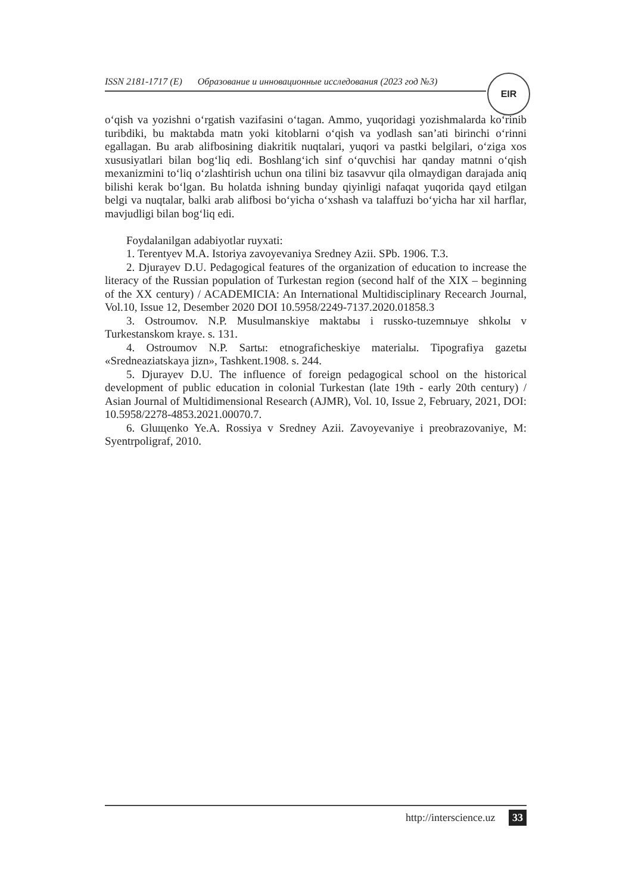ISSN 2181-1717 (E) Образование и инновационные исследования (2023 год №3)
EIR
oʻqish va yozishni oʻrgatish vazifasini oʻtagan. Ammo, yuqoridagi yozishmalarda koʻrinib turibdiki, bu maktabda matn yoki kitoblarni oʻqish va yodlash san’ati birinchi oʻrinni egallagan. Bu arab alifbosining diakritik nuqtalari, yuqori va pastki belgilari, oʻziga xos xususiyatlari bilan bogʻliq edi. Boshlangʻich sinf oʻquvchisi har qanday matnni oʻqish mexanizmini toʻliq oʻzlashtirish uchun ona tilini biz tasavvur qila olmaydigan darajada aniq bilishi kerak boʻlgan. Bu holatda ishning bunday qiyinligi nafaqat yuqorida qayd etilgan belgi va nuqtalar, balki arab alifbosi boʻyicha oʻxshash va talaffuzi boʻyicha har xil harflar, mavjudligi bilan bogʻliq edi.
Foydalanilgan adabiyotlar ruyxati:
1. Terentyev M.A. Istoriya zavoyevaniya Sredney Azii. SPb. 1906. T.3.
2. Djurayev D.U. Pedagogical features of the organization of education to increase the literacy of the Russian population of Turkestan region (second half of the XIX – beginning of the XX century) / ACADEMICIA: An International Multidisciplinary Recearch Journal, Vol.10, Issue 12, Desember 2020 DOI 10.5958/2249-7137.2020.01858.3
3. Ostroumov. N.P. Musulmanskiye maktabы i russko-tuzemnыye shkolы v Turkestanskom kraye. s. 131.
4. Ostroumov N.P. Sartы: etnograficheskiye materialы. Tipografiya gazetы «Sredneaziatskaya jizn», Tashkent.1908. s. 244.
5. Djurayev D.U. The influence of foreign pedagogical school on the historical development of public education in colonial Turkestan (late 19th - early 20th century) / Asian Journal of Multidimensional Research (AJMR), Vol. 10, Issue 2, February, 2021, DOI: 10.5958/2278-4853.2021.00070.7.
6. Gluщenko Ye.A. Rossiya v Sredney Azii. Zavoyevaniye i preobrazovaniye, M: Syentrpoligraf, 2010.
http://interscience.uz 33